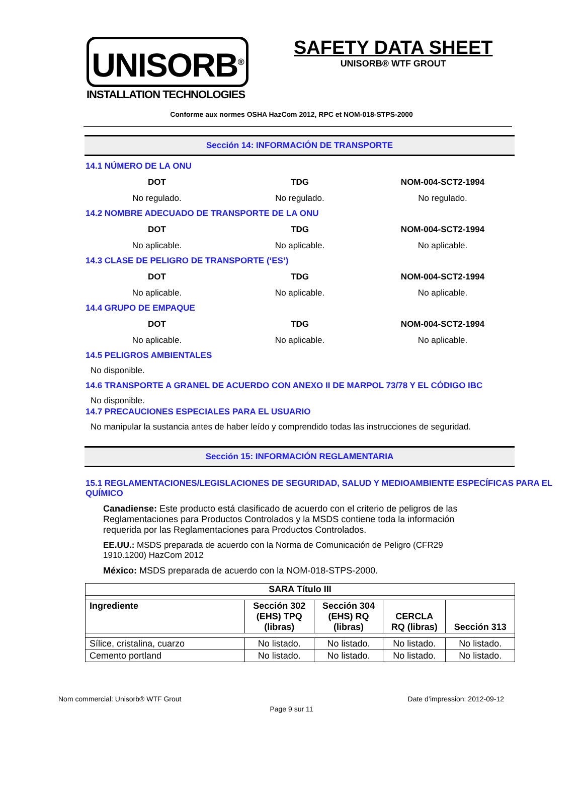UNISORB<sup>®</sup>
INSTALLATION TECHNOLOGIES
SAFETY DATA SHEET
UNISORB® WTF GROUT
Conforme aux normes OSHA HazCom 2012, RPC et NOM-018-STPS-2000
Sección 14: INFORMACIÓN DE TRANSPORTE
14.1 NÚMERO DE LA ONU
DOT TDG NOM-004-SCT2-1994
No regulado. No regulado. No regulado.
14.2 NOMBRE ADECUADO DE TRANSPORTE DE LA ONU
DOT TDG NOM-004-SCT2-1994
No aplicable. No aplicable. No aplicable.
14.3 CLASE DE PELIGRO DE TRANSPORTE (‘ES’)
DOT TDG NOM-004-SCT2-1994
No aplicable. No aplicable. No aplicable.
14.4 GRUPO DE EMPAQUE
DOT TDG NOM-004-SCT2-1994
No aplicable. No aplicable. No aplicable.
14.5 PELIGROS AMBIENTALES
No disponible.
14.6 TRANSPORTE A GRANEL DE ACUERDO CON ANEXO II DE MARPOL 73/78 Y EL CÓDIGO IBC
No disponible.
14.7 PRECAUCIONES ESPECIALES PARA EL USUARIO
No manipular la sustancia antes de haber leído y comprendido todas las instrucciones de seguridad.
Sección 15: INFORMACIÓN REGLAMENTARIA
15.1 REGLAMENTACIONES/LEGISLACIONES DE SEGURIDAD, SALUD Y MEDIOAMBIENTE ESPECÍFICAS PARA EL QUÍMICO
Canadiense: Este producto está clasificado de acuerdo con el criterio de peligros de las Reglamentaciones para Productos Controlados y la MSDS contiene toda la información requerida por las Reglamentaciones para Productos Controlados.
EE.UU.: MSDS preparada de acuerdo con la Norma de Comunicación de Peligro (CFR29 1910.1200) HazCom 2012
México: MSDS preparada de acuerdo con la NOM-018-STPS-2000.
| SARA Título III | | | | |
| --- | --- | --- | --- | --- |
| Ingrediente | Sección 302 (EHS) TPQ (libras) | Sección 304 (EHS) RQ (libras) | CERCLA RQ (libras) | Sección 313 |
| Sílice, cristalina, cuarzo | No listado. | No listado. | No listado. | No listado. |
| Cemento portland | No listado. | No listado. | No listado. | No listado. |
Nom commercial: Unisorb® WTF Grout Date d’impression: 2012-09-12
Page 9 sur 11